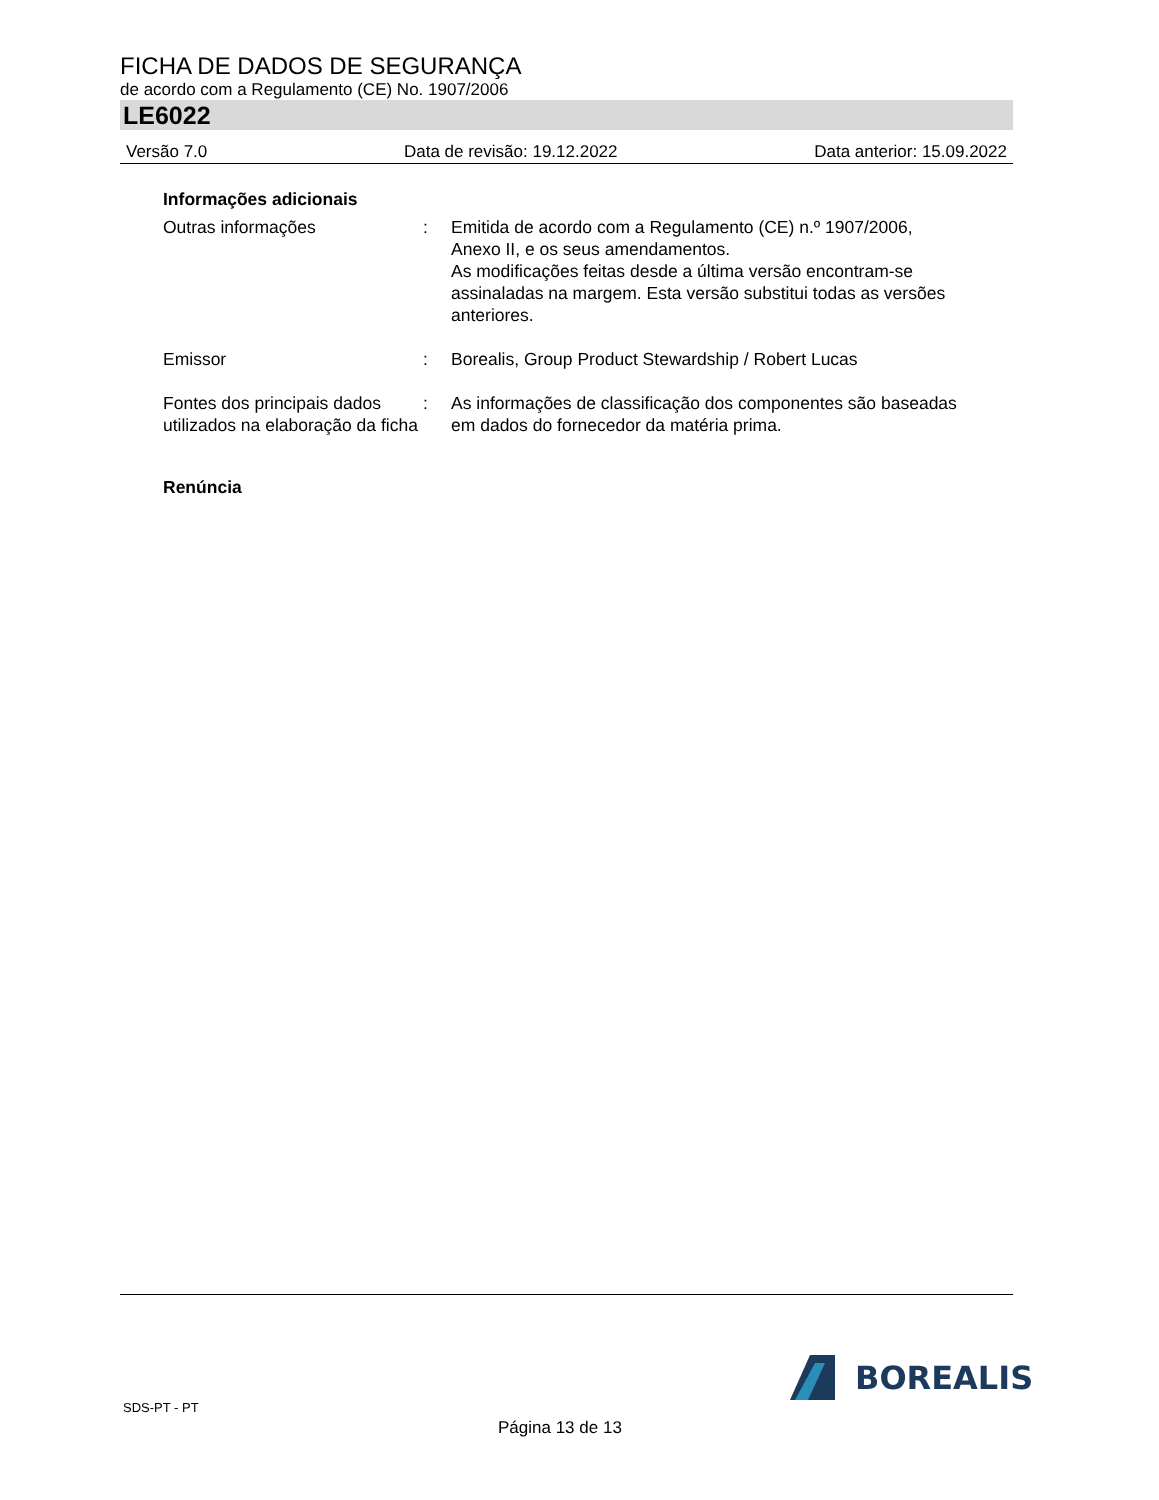FICHA DE DADOS DE SEGURANÇA
de acordo com a Regulamento (CE) No. 1907/2006
LE6022
Versão 7.0 Data de revisão: 19.12.2022 Data anterior: 15.09.2022
Informações adicionais
Outras informações : Emitida de acordo com a Regulamento (CE) n.º 1907/2006, Anexo II, e os seus amendamentos.
As modificações feitas desde a última versão encontram-se assinaladas na margem. Esta versão substitui todas as versões anteriores.
Emissor : Borealis, Group Product Stewardship / Robert Lucas
Fontes dos principais dados utilizados na elaboração da ficha
: As informações de classificação dos componentes são baseadas em dados do fornecedor da matéria prima.
Renúncia
SDS-PT - PT
BOREALIS
Página 13 de 13